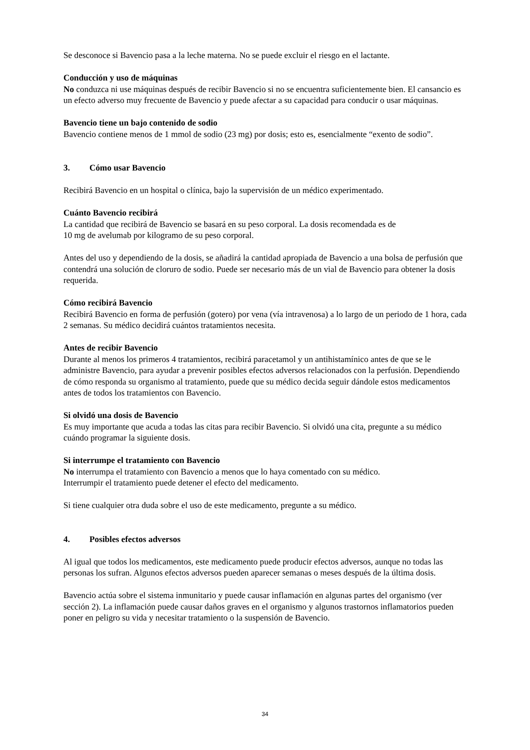Se desconoce si Bavencio pasa a la leche materna. No se puede excluir el riesgo en el lactante.
Conducción y uso de máquinas
No conduzca ni use máquinas después de recibir Bavencio si no se encuentra suficientemente bien. El cansancio es un efecto adverso muy frecuente de Bavencio y puede afectar a su capacidad para conducir o usar máquinas.
Bavencio tiene un bajo contenido de sodio
Bavencio contiene menos de 1 mmol de sodio (23 mg) por dosis; esto es, esencialmente “exento de sodio”.
3. Cómo usar Bavencio
Recibirá Bavencio en un hospital o clínica, bajo la supervisión de un médico experimentado.
Cuánto Bavencio recibirá
La cantidad que recibirá de Bavencio se basará en su peso corporal. La dosis recomendada es de
10 mg de avelumab por kilogramo de su peso corporal.
Antes del uso y dependiendo de la dosis, se añadirá la cantidad apropiada de Bavencio a una bolsa de perfusión que contendrá una solución de cloruro de sodio. Puede ser necesario más de un vial de Bavencio para obtener la dosis requerida.
Cómo recibirá Bavencio
Recibirá Bavencio en forma de perfusión (gotero) por vena (vía intravenosa) a lo largo de un periodo de 1 hora, cada 2 semanas. Su médico decidirá cuántos tratamientos necesita.
Antes de recibir Bavencio
Durante al menos los primeros 4 tratamientos, recibirá paracetamol y un antihistamínico antes de que se le administre Bavencio, para ayudar a prevenir posibles efectos adversos relacionados con la perfusión. Dependiendo de cómo responda su organismo al tratamiento, puede que su médico decida seguir dándole estos medicamentos antes de todos los tratamientos con Bavencio.
Si olvidó una dosis de Bavencio
Es muy importante que acuda a todas las citas para recibir Bavencio. Si olvidó una cita, pregunte a su médico cuándo programar la siguiente dosis.
Si interrumpe el tratamiento con Bavencio
No interrumpa el tratamiento con Bavencio a menos que lo haya comentado con su médico.
Interrumpir el tratamiento puede detener el efecto del medicamento.
Si tiene cualquier otra duda sobre el uso de este medicamento, pregunte a su médico.
4. Posibles efectos adversos
Al igual que todos los medicamentos, este medicamento puede producir efectos adversos, aunque no todas las personas los sufran. Algunos efectos adversos pueden aparecer semanas o meses después de la última dosis.
Bavencio actúa sobre el sistema inmunitario y puede causar inflamación en algunas partes del organismo (ver sección 2). La inflamación puede causar daños graves en el organismo y algunos trastornos inflamatorios pueden poner en peligro su vida y necesitar tratamiento o la suspensión de Bavencio.
34